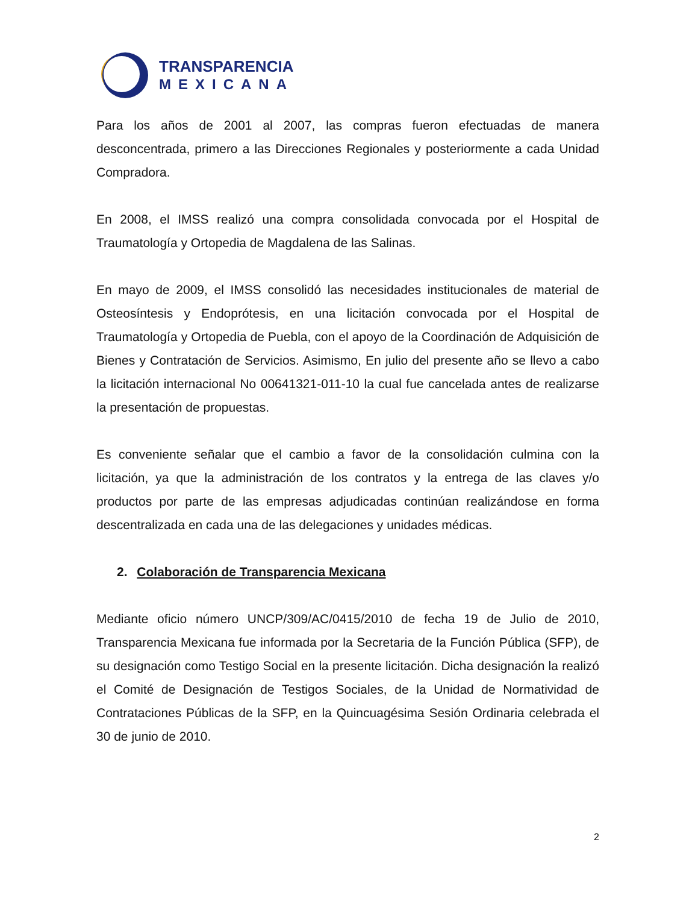TRANSPARENCIA
MEXICANA
Para los años de 2001 al 2007, las compras fueron efectuadas de manera desconcentrada, primero a las Direcciones Regionales y posteriormente a cada Unidad Compradora.
En 2008, el IMSS realizó una compra consolidada convocada por el Hospital de Traumatología y Ortopedia de Magdalena de las Salinas.
En mayo de 2009, el IMSS consolidó las necesidades institucionales de material de Osteosíntesis y Endoprótesis, en una licitación convocada por el Hospital de Traumatología y Ortopedia de Puebla, con el apoyo de la Coordinación de Adquisición de Bienes y Contratación de Servicios. Asimismo, En julio del presente año se llevo a cabo la licitación internacional No 00641321-011-10 la cual fue cancelada antes de realizarse la presentación de propuestas.
Es conveniente señalar que el cambio a favor de la consolidación culmina con la licitación, ya que la administración de los contratos y la entrega de las claves y/o productos por parte de las empresas adjudicadas continúan realizándose en forma descentralizada en cada una de las delegaciones y unidades médicas.
2. Colaboración de Transparencia Mexicana
Mediante oficio número UNCP/309/AC/0415/2010 de fecha 19 de Julio de 2010, Transparencia Mexicana fue informada por la Secretaria de la Función Pública (SFP), de su designación como Testigo Social en la presente licitación. Dicha designación la realizó el Comité de Designación de Testigos Sociales, de la Unidad de Normatividad de Contrataciones Públicas de la SFP, en la Quincuagésima Sesión Ordinaria celebrada el 30 de junio de 2010.
2